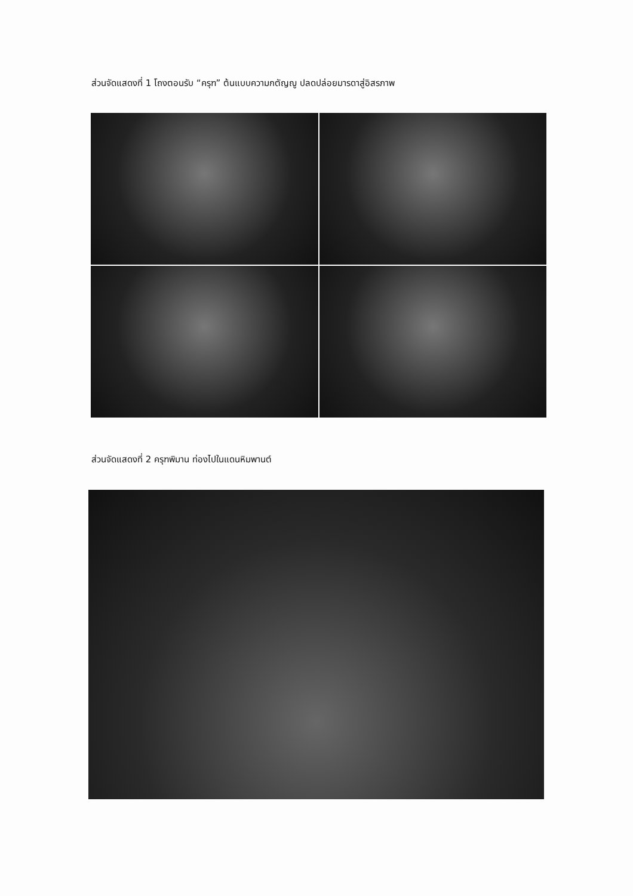ส่วนจัดแสดงที่ 1 โถงตอนรับ “ครุฑ” ต้นแบบความกตัญญู ปลดปล่อยมารดาสู่อิสรภาพ
ส่วนจัดแสดงที่ 2 ครุฑพิมาน ท่องไปในแดนหิมพานต์